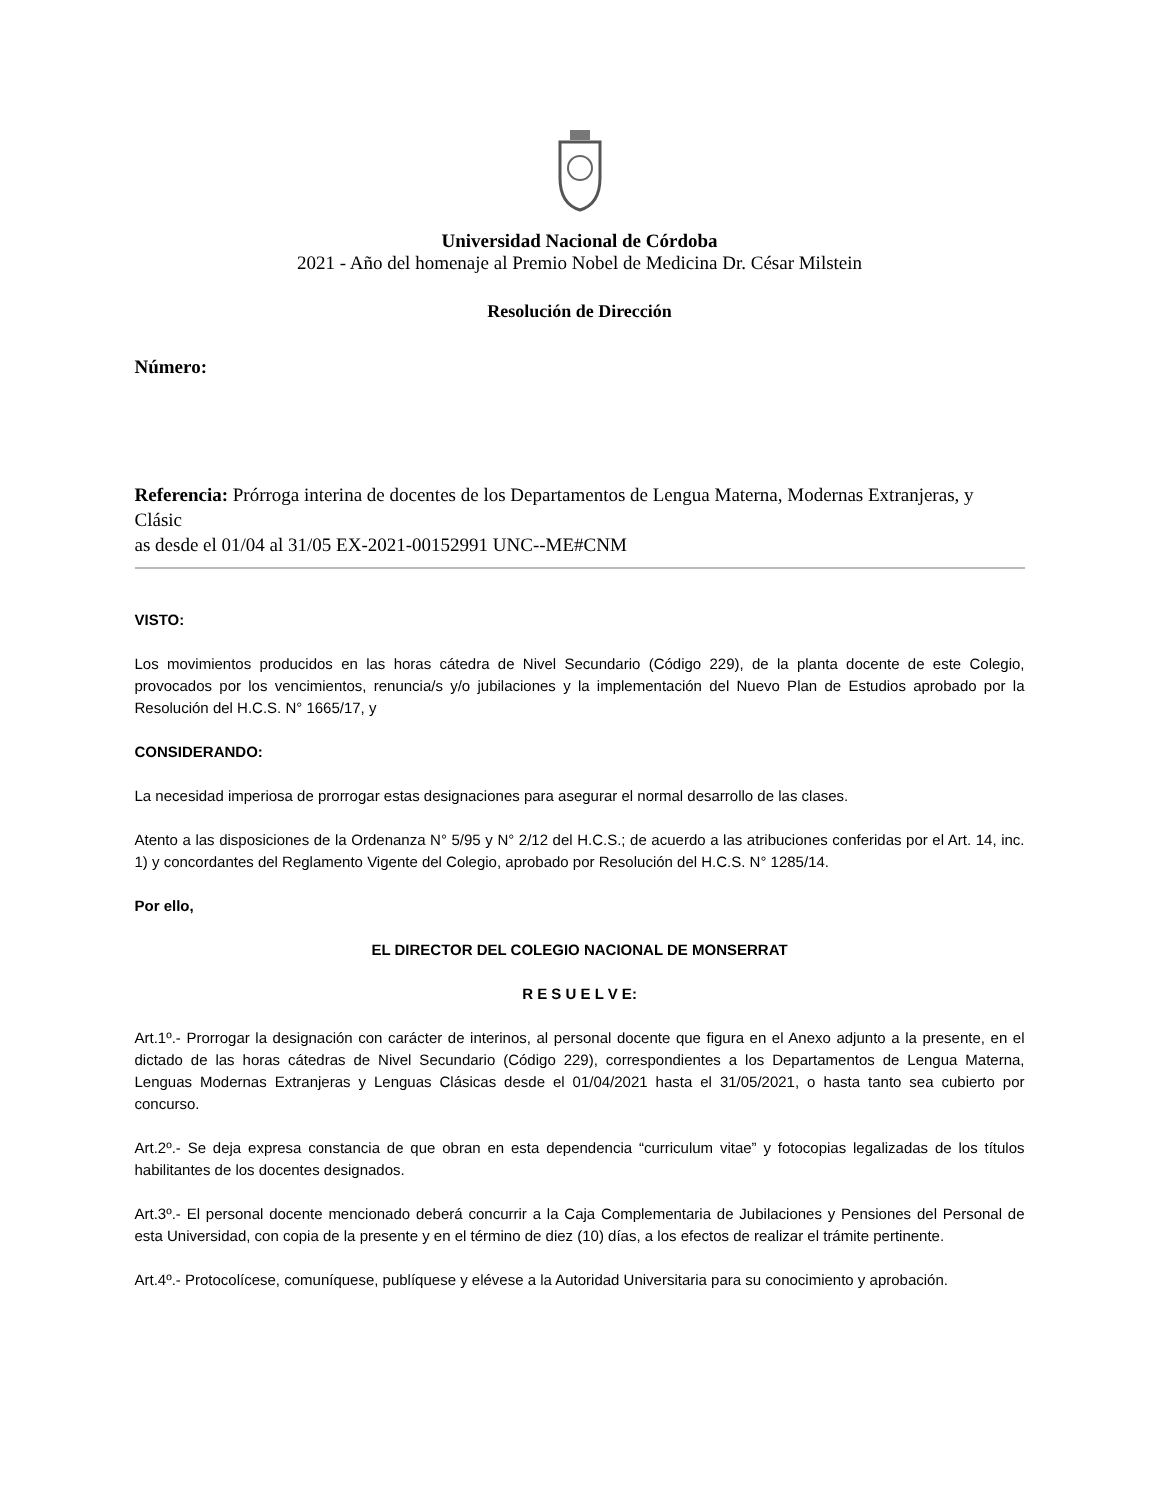Universidad Nacional de Córdoba
2021 - Año del homenaje al Premio Nobel de Medicina Dr. César Milstein
Resolución de Dirección
Número:
Referencia: Prórroga interina de docentes de los Departamentos de Lengua Materna, Modernas Extranjeras, y Clásic
as desde el 01/04 al 31/05 EX-2021-00152991 UNC--ME#CNM
VISTO:
Los movimientos producidos en las horas cátedra de Nivel Secundario (Código 229), de la planta docente de este Colegio, provocados por los vencimientos, renuncia/s y/o jubilaciones y la implementación del Nuevo Plan de Estudios aprobado por la Resolución del H.C.S. N° 1665/17, y
CONSIDERANDO:
La necesidad imperiosa de prorrogar estas designaciones para asegurar el normal desarrollo de las clases.
Atento a las disposiciones de la Ordenanza N° 5/95 y N° 2/12 del H.C.S.; de acuerdo a las atribuciones conferidas por el Art. 14, inc. 1) y concordantes del Reglamento Vigente del Colegio, aprobado por Resolución del H.C.S. N° 1285/14.
Por ello,
EL DIRECTOR DEL COLEGIO NACIONAL DE MONSERRAT
R E S U E L V E:
Art.1º.- Prorrogar la designación con carácter de interinos, al personal docente que figura en el Anexo adjunto a la presente, en el dictado de las horas cátedras de Nivel Secundario (Código 229), correspondientes a los Departamentos de Lengua Materna, Lenguas Modernas Extranjeras y Lenguas Clásicas desde el 01/04/2021 hasta el 31/05/2021, o hasta tanto sea cubierto por concurso.
Art.2º.- Se deja expresa constancia de que obran en esta dependencia “curriculum vitae” y fotocopias legalizadas de los títulos habilitantes de los docentes designados.
Art.3º.- El personal docente mencionado deberá concurrir a la Caja Complementaria de Jubilaciones y Pensiones del Personal de esta Universidad, con copia de la presente y en el término de diez (10) días, a los efectos de realizar el trámite pertinente.
Art.4º.- Protocolícese, comuníquese, publíquese y elévese a la Autoridad Universitaria para su conocimiento y aprobación.